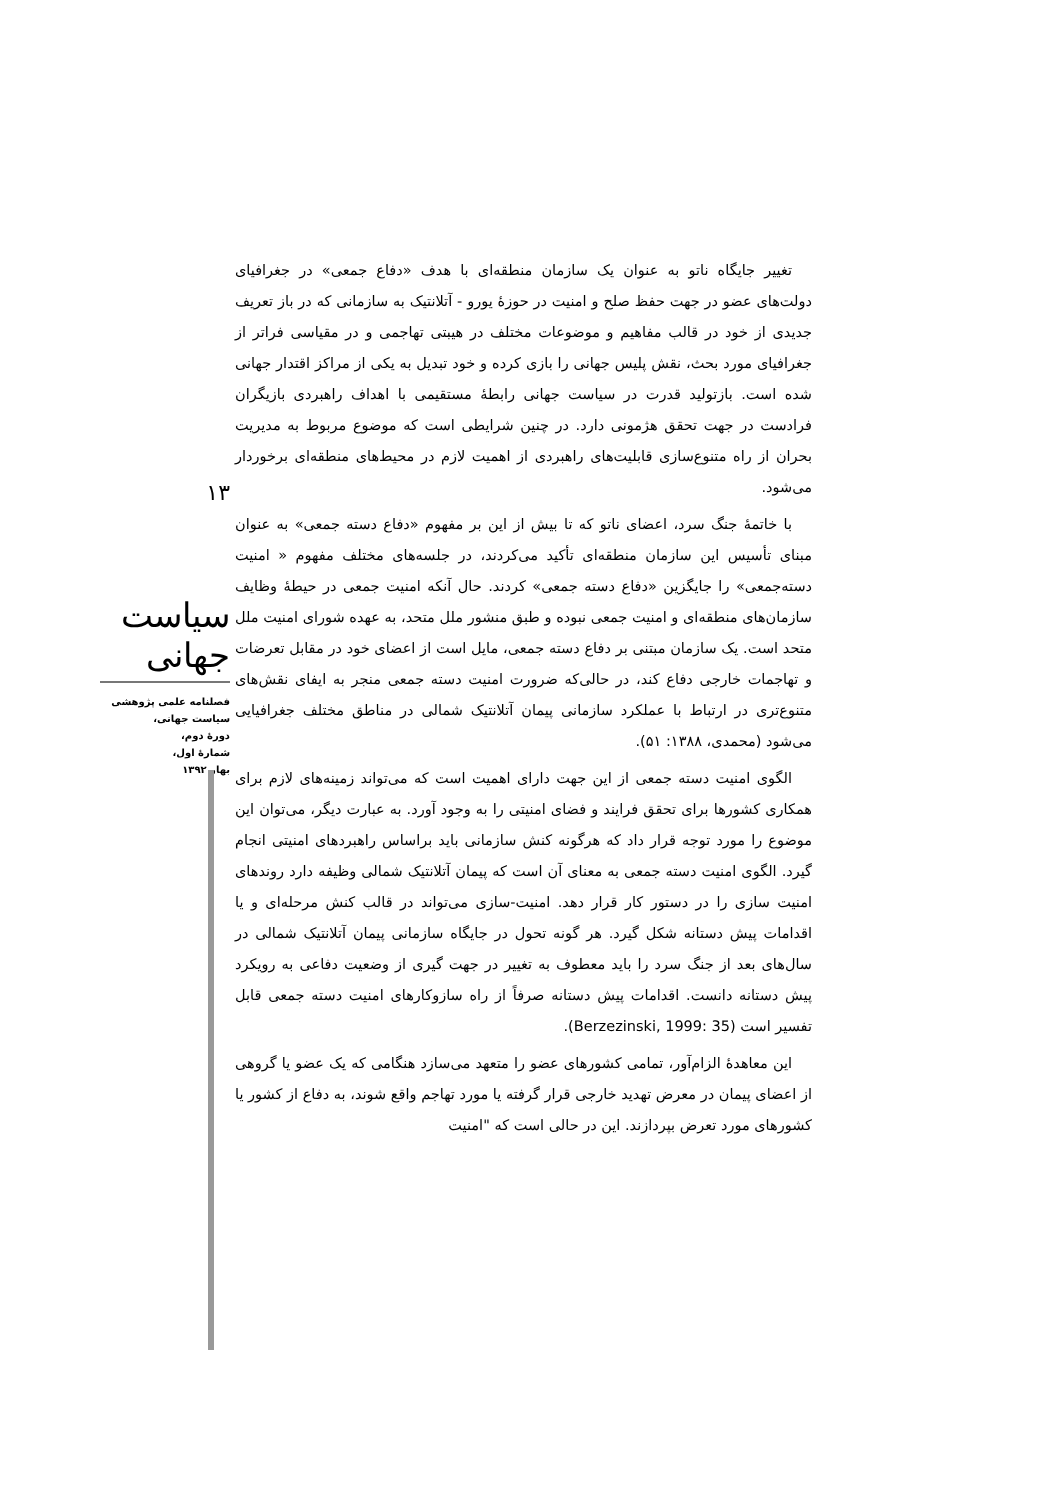۱۳
سیاست جهانی
فصلنامه علمی پژوهشی
سیاست جهانی،
دورۀ دوم،
شمارۀ اول،
بهار ۱۳۹۲
تغییر جایگاه ناتو به عنوان یک سازمان منطقه‌ای با هدف «دفاع جمعی» در جغرافیای دولت‌های عضو در جهت حفظ صلح و امنیت در حوزۀ یورو - آتلانتیک به سازمانی که در باز تعریف جدیدی از خود در قالب مفاهیم و موضوعات مختلف در هیبتی تهاجمی و در مقیاسی فراتر از جغرافیای مورد بحث، نقش پلیس جهانی را بازی کرده و خود تبدیل به یکی از مراکز اقتدار جهانی شده است. بازتولید قدرت در سیاست جهانی رابطۀ مستقیمی با اهداف راهبردی بازیگران فرادست در جهت تحقق هژمونی دارد. در چنین شرایطی است که موضوع مربوط به مدیریت بحران از راه متنوع‌سازی قابلیت‌های راهبردی از اهمیت لازم در محیط‌های منطقه‌ای برخوردار می‌شود.
با خاتمۀ جنگ سرد، اعضای ناتو که تا بیش از این بر مفهوم «دفاع دسته جمعی» به عنوان مبنای تأسیس این سازمان منطقه‌ای تأکید می‌کردند، در جلسه‌های مختلف مفهوم « امنیت دسته‌جمعی» را جایگزین «دفاع دسته جمعی» کردند. حال آنکه امنیت جمعی در حیطۀ وظایف سازمان‌های منطقه‌ای و امنیت جمعی نبوده و طبق منشور ملل متحد، به عهده شورای امنیت ملل متحد است. یک سازمان مبتنی بر دفاع دسته جمعی، مایل است از اعضای خود در مقابل تعرضات و تهاجمات خارجی دفاع کند، در حالی‌که ضرورت امنیت دسته جمعی منجر به ایفای نقش‌های متنوع‌تری در ارتباط با عملکرد سازمانی پیمان آتلانتیک شمالی در مناطق مختلف جغرافیایی می‌شود (محمدی، ۱۳۸۸: ۵۱).
الگوی امنیت دسته جمعی از این جهت دارای اهمیت است که می‌تواند زمینه‌های لازم برای همکاری کشورها برای تحقق فرایند و فضای امنیتی را به وجود آورد. به عبارت دیگر، می‌توان این موضوع را مورد توجه قرار داد که هرگونه کنش سازمانی باید براساس راهبردهای امنیتی انجام گیرد. الگوی امنیت دسته جمعی به معنای آن است که پیمان آتلانتیک شمالی وظیفه دارد روندهای امنیت سازی را در دستور کار قرار دهد. امنیت-سازی می‌تواند در قالب کنش مرحله‌ای و یا اقدامات پیش دستانه شکل گیرد. هر گونه تحول در جایگاه سازمانی پیمان آتلانتیک شمالی در سال‌های بعد از جنگ سرد را باید معطوف به تغییر در جهت گیری از وضعیت دفاعی به رویکرد پیش دستانه دانست. اقدامات پیش دستانه صرفاً از راه سازوکارهای امنیت دسته جمعی قابل تفسیر است (Berzezinski, 1999: 35).
این معاهدۀ الزام‌آور، تمامی کشورهای عضو را متعهد می‌سازد هنگامی که یک عضو یا گروهی از اعضای پیمان در معرض تهدید خارجی قرار گرفته یا مورد تهاجم واقع شوند، به دفاع از کشور یا کشورهای مورد تعرض بپردازند. این در حالی است که "امنیت